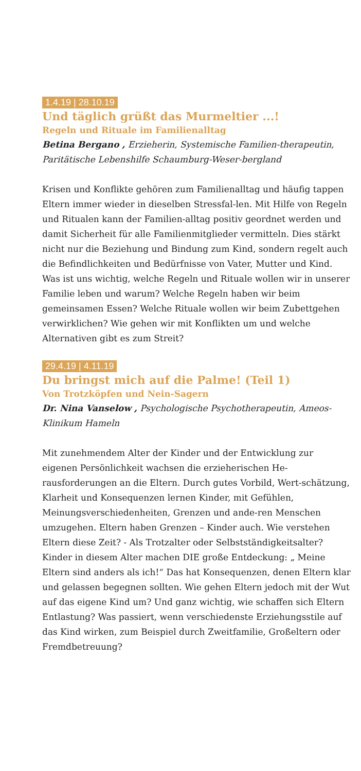1.4.19 | 28.10.19
Und täglich grüßt das Murmeltier ...!
Regeln und Rituale im Familienalltag
Betina Bergano , Erzieherin, Systemische Familien-therapeutin, Paritätische Lebenshilfe Schaumburg-Weser-bergland
Krisen und Konflikte gehören zum Familienalltag und häufig tappen Eltern immer wieder in dieselben Stressfal-len. Mit Hilfe von Regeln und Ritualen kann der Familien-alltag positiv geordnet werden und damit Sicherheit für alle Familienmitglieder vermitteln. Dies stärkt nicht nur die Beziehung und Bindung zum Kind, sondern regelt auch die Befindlichkeiten und Bedürfnisse von Vater, Mutter und Kind. Was ist uns wichtig, welche Regeln und Rituale wollen wir in unserer Familie leben und warum? Welche Regeln haben wir beim gemeinsamen Essen? Welche Rituale wollen wir beim Zubettgehen verwirklichen? Wie gehen wir mit Konflikten um und welche Alternativen gibt es zum Streit?
29.4.19 | 4.11.19
Du bringst mich auf die Palme! (Teil 1)
Von Trotzköpfen und Nein-Sagern
Dr. Nina Vanselow , Psychologische Psychotherapeutin, Ameos-Klinikum Hameln
Mit zunehmendem Alter der Kinder und der Entwicklung zur eigenen Persönlichkeit wachsen die erzieherischen He-rausforderungen an die Eltern. Durch gutes Vorbild, Wert-schätzung, Klarheit und Konsequenzen lernen Kinder, mit Gefühlen, Meinungsverschiedenheiten, Grenzen und ande-ren Menschen umzugehen. Eltern haben Grenzen – Kinder auch. Wie verstehen Eltern diese Zeit? - Als Trotzalter oder Selbstständigkeitsalter? Kinder in diesem Alter machen DIE große Entdeckung: „ Meine Eltern sind anders als ich!“ Das hat Konsequenzen, denen Eltern klar und gelassen begegnen sollten. Wie gehen Eltern jedoch mit der Wut auf das eigene Kind um? Und ganz wichtig, wie schaffen sich Eltern Entlastung? Was passiert, wenn verschiedenste Erziehungsstile auf das Kind wirken, zum Beispiel durch Zweitfamilie, Großeltern oder Fremdbetreuung?